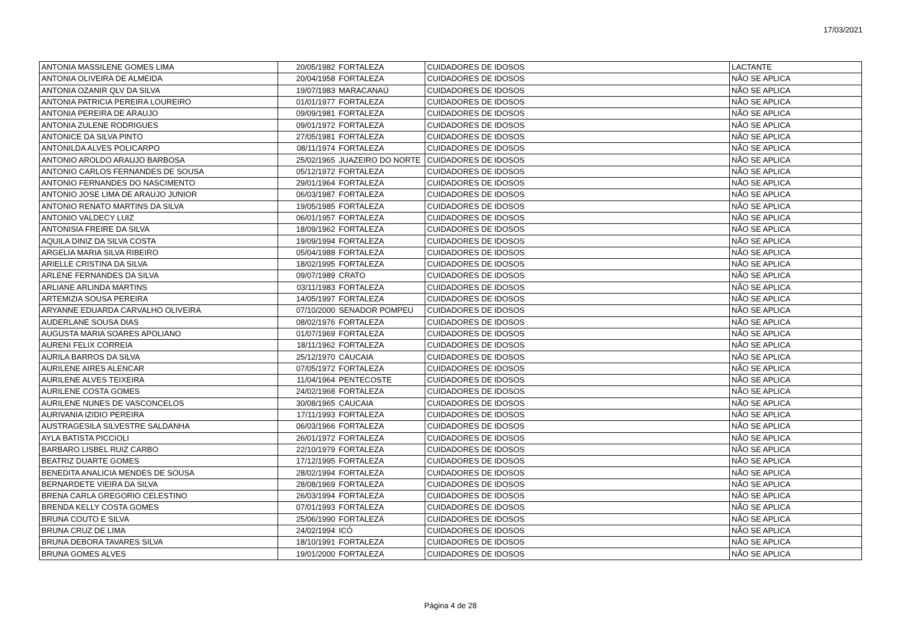17/03/2021
| ANTONIA MASSILENE GOMES LIMA | 20/05/1982 | FORTALEZA | CUIDADORES DE IDOSOS | LACTANTE |
| ANTONIA OLIVEIRA DE ALMEIDA | 20/04/1958 | FORTALEZA | CUIDADORES DE IDOSOS | NÃO SE APLICA |
| ANTONIA OZANIR QLV DA SILVA | 19/07/1983 | MARACANAÚ | CUIDADORES DE IDOSOS | NÃO SE APLICA |
| ANTONIA PATRICIA PEREIRA LOUREIRO | 01/01/1977 | FORTALEZA | CUIDADORES DE IDOSOS | NÃO SE APLICA |
| ANTONIA PEREIRA DE ARAUJO | 09/09/1981 | FORTALEZA | CUIDADORES DE IDOSOS | NÃO SE APLICA |
| ANTONIA ZULENE RODRIGUES | 09/01/1972 | FORTALEZA | CUIDADORES DE IDOSOS | NÃO SE APLICA |
| ANTONICE DA SILVA PINTO | 27/05/1981 | FORTALEZA | CUIDADORES DE IDOSOS | NÃO SE APLICA |
| ANTONILDA ALVES POLICARPO | 08/11/1974 | FORTALEZA | CUIDADORES DE IDOSOS | NÃO SE APLICA |
| ANTONIO AROLDO ARAUJO BARBOSA | 25/02/1965 | JUAZEIRO DO NORTE | CUIDADORES DE IDOSOS | NÃO SE APLICA |
| ANTONIO CARLOS FERNANDES DE SOUSA | 05/12/1972 | FORTALEZA | CUIDADORES DE IDOSOS | NÃO SE APLICA |
| ANTONIO FERNANDES DO NASCIMENTO | 29/01/1964 | FORTALEZA | CUIDADORES DE IDOSOS | NÃO SE APLICA |
| ANTONIO JOSE LIMA DE ARAUJO JUNIOR | 06/03/1987 | FORTALEZA | CUIDADORES DE IDOSOS | NÃO SE APLICA |
| ANTONIO RENATO MARTINS DA SILVA | 19/05/1985 | FORTALEZA | CUIDADORES DE IDOSOS | NÃO SE APLICA |
| ANTONIO VALDECY LUIZ | 06/01/1957 | FORTALEZA | CUIDADORES DE IDOSOS | NÃO SE APLICA |
| ANTONISIA FREIRE DA SILVA | 18/09/1962 | FORTALEZA | CUIDADORES DE IDOSOS | NÃO SE APLICA |
| AQUILA DINIZ DA SILVA COSTA | 19/09/1994 | FORTALEZA | CUIDADORES DE IDOSOS | NÃO SE APLICA |
| ARGELIA MARIA SILVA RIBEIRO | 05/04/1988 | FORTALEZA | CUIDADORES DE IDOSOS | NÃO SE APLICA |
| ARIELLE CRISTINA DA SILVA | 18/02/1995 | FORTALEZA | CUIDADORES DE IDOSOS | NÃO SE APLICA |
| ARLENE FERNANDES DA SILVA | 09/07/1989 | CRATO | CUIDADORES DE IDOSOS | NÃO SE APLICA |
| ARLIANE ARLINDA MARTINS | 03/11/1983 | FORTALEZA | CUIDADORES DE IDOSOS | NÃO SE APLICA |
| ARTEMIZIA SOUSA PEREIRA | 14/05/1997 | FORTALEZA | CUIDADORES DE IDOSOS | NÃO SE APLICA |
| ARYANNE EDUARDA CARVALHO OLIVEIRA | 07/10/2000 | SENADOR POMPEU | CUIDADORES DE IDOSOS | NÃO SE APLICA |
| AUDERLANE SOUSA DIAS | 08/02/1976 | FORTALEZA | CUIDADORES DE IDOSOS | NÃO SE APLICA |
| AUGUSTA MARIA SOARES APOLIANO | 01/07/1969 | FORTALEZA | CUIDADORES DE IDOSOS | NÃO SE APLICA |
| AURENI FELIX CORREIA | 18/11/1962 | FORTALEZA | CUIDADORES DE IDOSOS | NÃO SE APLICA |
| AURILA BARROS DA SILVA | 25/12/1970 | CAUCAIA | CUIDADORES DE IDOSOS | NÃO SE APLICA |
| AURILENE AIRES ALENCAR | 07/05/1972 | FORTALEZA | CUIDADORES DE IDOSOS | NÃO SE APLICA |
| AURILENE ALVES TEIXEIRA | 11/04/1964 | PENTECOSTE | CUIDADORES DE IDOSOS | NÃO SE APLICA |
| AURILENE COSTA GOMES | 24/02/1968 | FORTALEZA | CUIDADORES DE IDOSOS | NÃO SE APLICA |
| AURILENE NUNES DE VASCONCELOS | 30/08/1965 | CAUCAIA | CUIDADORES DE IDOSOS | NÃO SE APLICA |
| AURIVANIA IZIDIO PEREIRA | 17/11/1993 | FORTALEZA | CUIDADORES DE IDOSOS | NÃO SE APLICA |
| AUSTRAGESILA SILVESTRE SALDANHA | 06/03/1966 | FORTALEZA | CUIDADORES DE IDOSOS | NÃO SE APLICA |
| AYLA BATISTA PICCIOLI | 26/01/1972 | FORTALEZA | CUIDADORES DE IDOSOS | NÃO SE APLICA |
| BARBARO LISBEL RUIZ CARBO | 22/10/1979 | FORTALEZA | CUIDADORES DE IDOSOS | NÃO SE APLICA |
| BEATRIZ DUARTE GOMES | 17/12/1995 | FORTALEZA | CUIDADORES DE IDOSOS | NÃO SE APLICA |
| BENEDITA ANALICIA MENDES DE SOUSA | 28/02/1994 | FORTALEZA | CUIDADORES DE IDOSOS | NÃO SE APLICA |
| BERNARDETE VIEIRA DA SILVA | 28/08/1969 | FORTALEZA | CUIDADORES DE IDOSOS | NÃO SE APLICA |
| BRENA CARLA GREGORIO CELESTINO | 26/03/1994 | FORTALEZA | CUIDADORES DE IDOSOS | NÃO SE APLICA |
| BRENDA KELLY COSTA GOMES | 07/01/1993 | FORTALEZA | CUIDADORES DE IDOSOS | NÃO SE APLICA |
| BRUNA COUTO E SILVA | 25/06/1990 | FORTALEZA | CUIDADORES DE IDOSOS | NÃO SE APLICA |
| BRUNA CRUZ DE LIMA | 24/02/1994 | ICÓ | CUIDADORES DE IDOSOS | NÃO SE APLICA |
| BRUNA DEBORA TAVARES SILVA | 18/10/1991 | FORTALEZA | CUIDADORES DE IDOSOS | NÃO SE APLICA |
| BRUNA GOMES ALVES | 19/01/2000 | FORTALEZA | CUIDADORES DE IDOSOS | NÃO SE APLICA |
Página 4 de 28